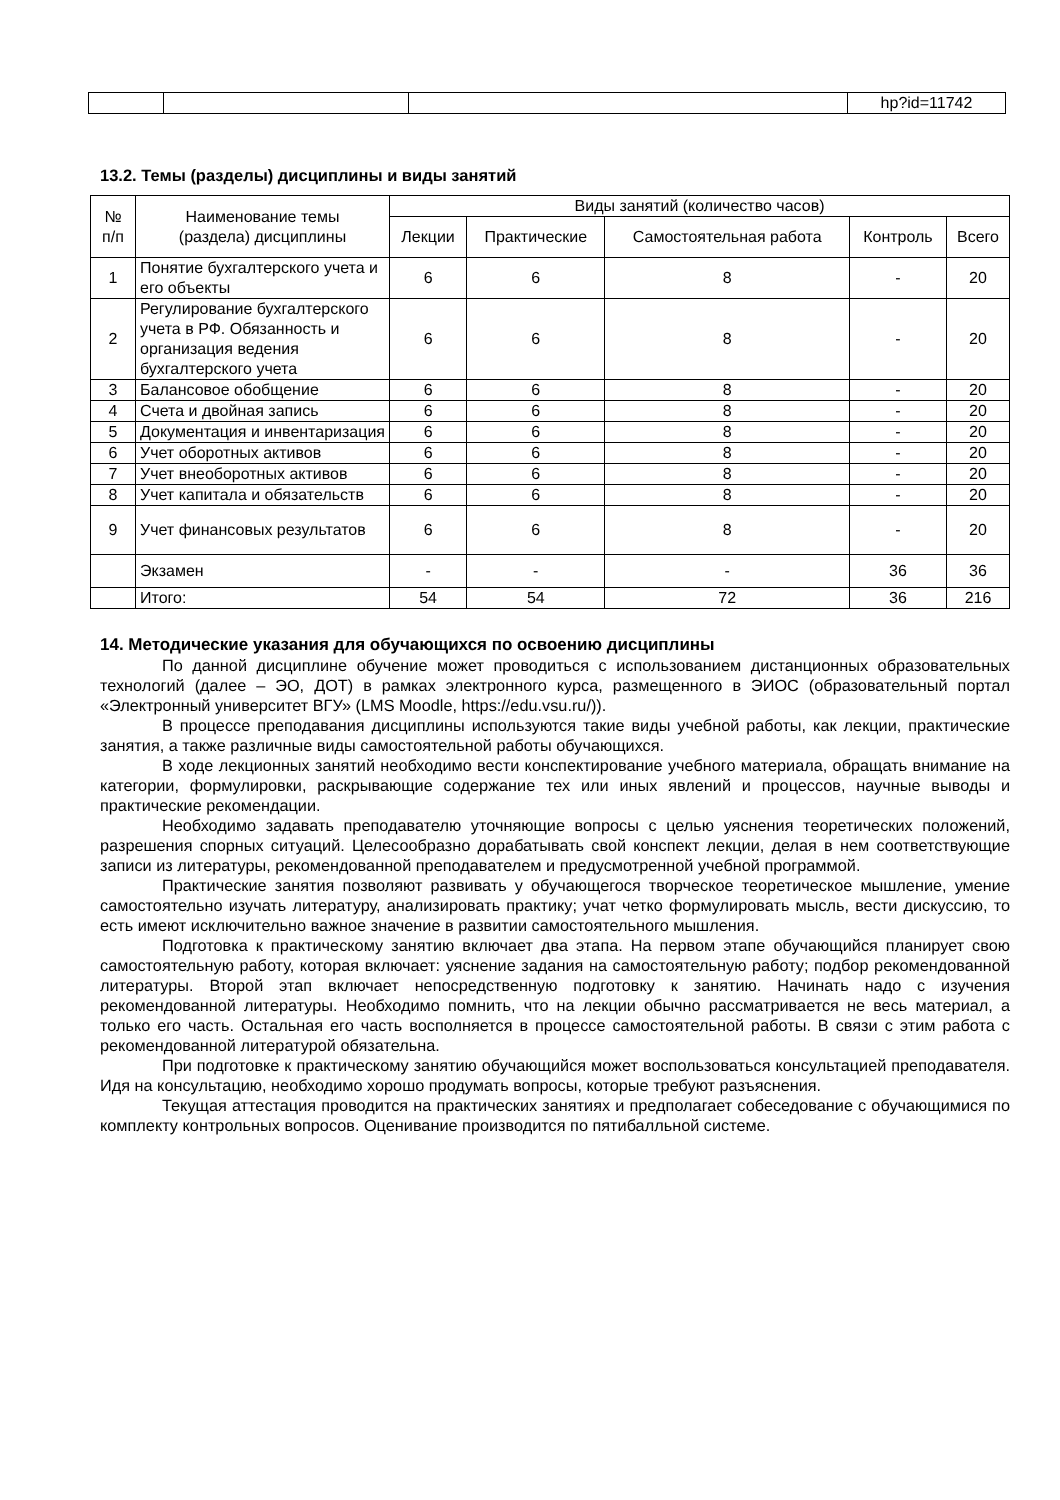| | | | hp?id=11742 |
13.2. Темы (разделы) дисциплины и виды занятий
| № п/п | Наименование темы (раздела) дисциплины | Виды занятий (количество часов) | | | | |
| --- | --- | --- | --- | --- | --- | --- |
| | | Лекции | Практические | Самостоятельная работа | Контроль | Всего |
| 1 | Понятие бухгалтерского учета и его объекты | 6 | 6 | 8 | - | 20 |
| 2 | Регулирование бухгалтерского учета в РФ. Обязанность и организация ведения бухгалтерского учета | 6 | 6 | 8 | - | 20 |
| 3 | Балансовое обобщение | 6 | 6 | 8 | - | 20 |
| 4 | Счета и двойная запись | 6 | 6 | 8 | - | 20 |
| 5 | Документация и инвентаризация | 6 | 6 | 8 | - | 20 |
| 6 | Учет оборотных активов | 6 | 6 | 8 | - | 20 |
| 7 | Учет внеоборотных активов | 6 | 6 | 8 | - | 20 |
| 8 | Учет капитала и обязательств | 6 | 6 | 8 | - | 20 |
| 9 | Учет финансовых результатов | 6 | 6 | 8 | - | 20 |
| | Экзамен | - | - | - | 36 | 36 |
| | Итого: | 54 | 54 | 72 | 36 | 216 |
14. Методические указания для обучающихся по освоению дисциплины
По данной дисциплине обучение может проводиться с использованием дистанционных образовательных технологий (далее – ЭО, ДОТ) в рамках электронного курса, размещенного в ЭИОС (образовательный портал «Электронный университет ВГУ» (LMS Moodle, https://edu.vsu.ru/)).
В процессе преподавания дисциплины используются такие виды учебной работы, как лекции, практические занятия, а также различные виды самостоятельной работы обучающихся.
В ходе лекционных занятий необходимо вести конспектирование учебного материала, обращать внимание на категории, формулировки, раскрывающие содержание тех или иных явлений и процессов, научные выводы и практические рекомендации.
Необходимо задавать преподавателю уточняющие вопросы с целью уяснения теоретических положений, разрешения спорных ситуаций. Целесообразно дорабатывать свой конспект лекции, делая в нем соответствующие записи из литературы, рекомендованной преподавателем и предусмотренной учебной программой.
Практические занятия позволяют развивать у обучающегося творческое теоретическое мышление, умение самостоятельно изучать литературу, анализировать практику; учат четко формулировать мысль, вести дискуссию, то есть имеют исключительно важное значение в развитии самостоятельного мышления.
Подготовка к практическому занятию включает два этапа. На первом этапе обучающийся планирует свою самостоятельную работу, которая включает: уяснение задания на самостоятельную работу; подбор рекомендованной литературы. Второй этап включает непосредственную подготовку к занятию. Начинать надо с изучения рекомендованной литературы. Необходимо помнить, что на лекции обычно рассматривается не весь материал, а только его часть. Остальная его часть восполняется в процессе самостоятельной работы. В связи с этим работа с рекомендованной литературой обязательна.
При подготовке к практическому занятию обучающийся может воспользоваться консультацией преподавателя. Идя на консультацию, необходимо хорошо продумать вопросы, которые требуют разъяснения.
Текущая аттестация проводится на практических занятиях и предполагает собеседование с обучающимися по комплекту контрольных вопросов. Оценивание производится по пятибалльной системе.